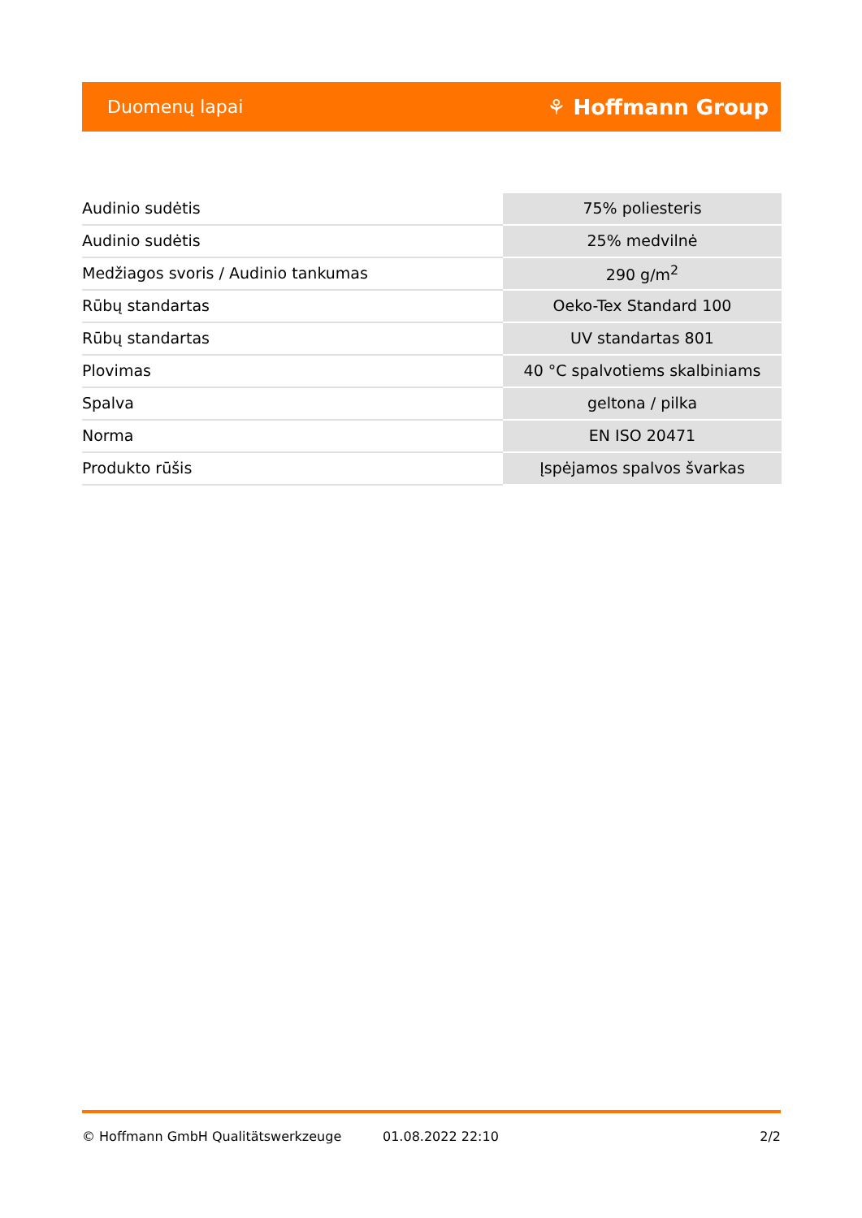Duomenų lapai ⚘ Hoffmann Group
| Audinio sudėtis | 75% poliesteris |
| Audinio sudėtis | 25% medvilnė |
| Medžiagos svoris / Audinio tankumas | 290 g/m<sup>2</sup> |
| Rūbų standartas | Oeko-Tex Standard 100 |
| Rūbų standartas | UV standartas 801 |
| Plovimas | 40 °C spalvotiems skalbiniams |
| Spalva | geltona / pilka |
| Norma | EN ISO 20471 |
| Produkto rūšis | Įspėjamos spalvos švarkas |
© Hoffmann GmbH Qualitätswerkzeuge 01.08.2022 22:10 2/2